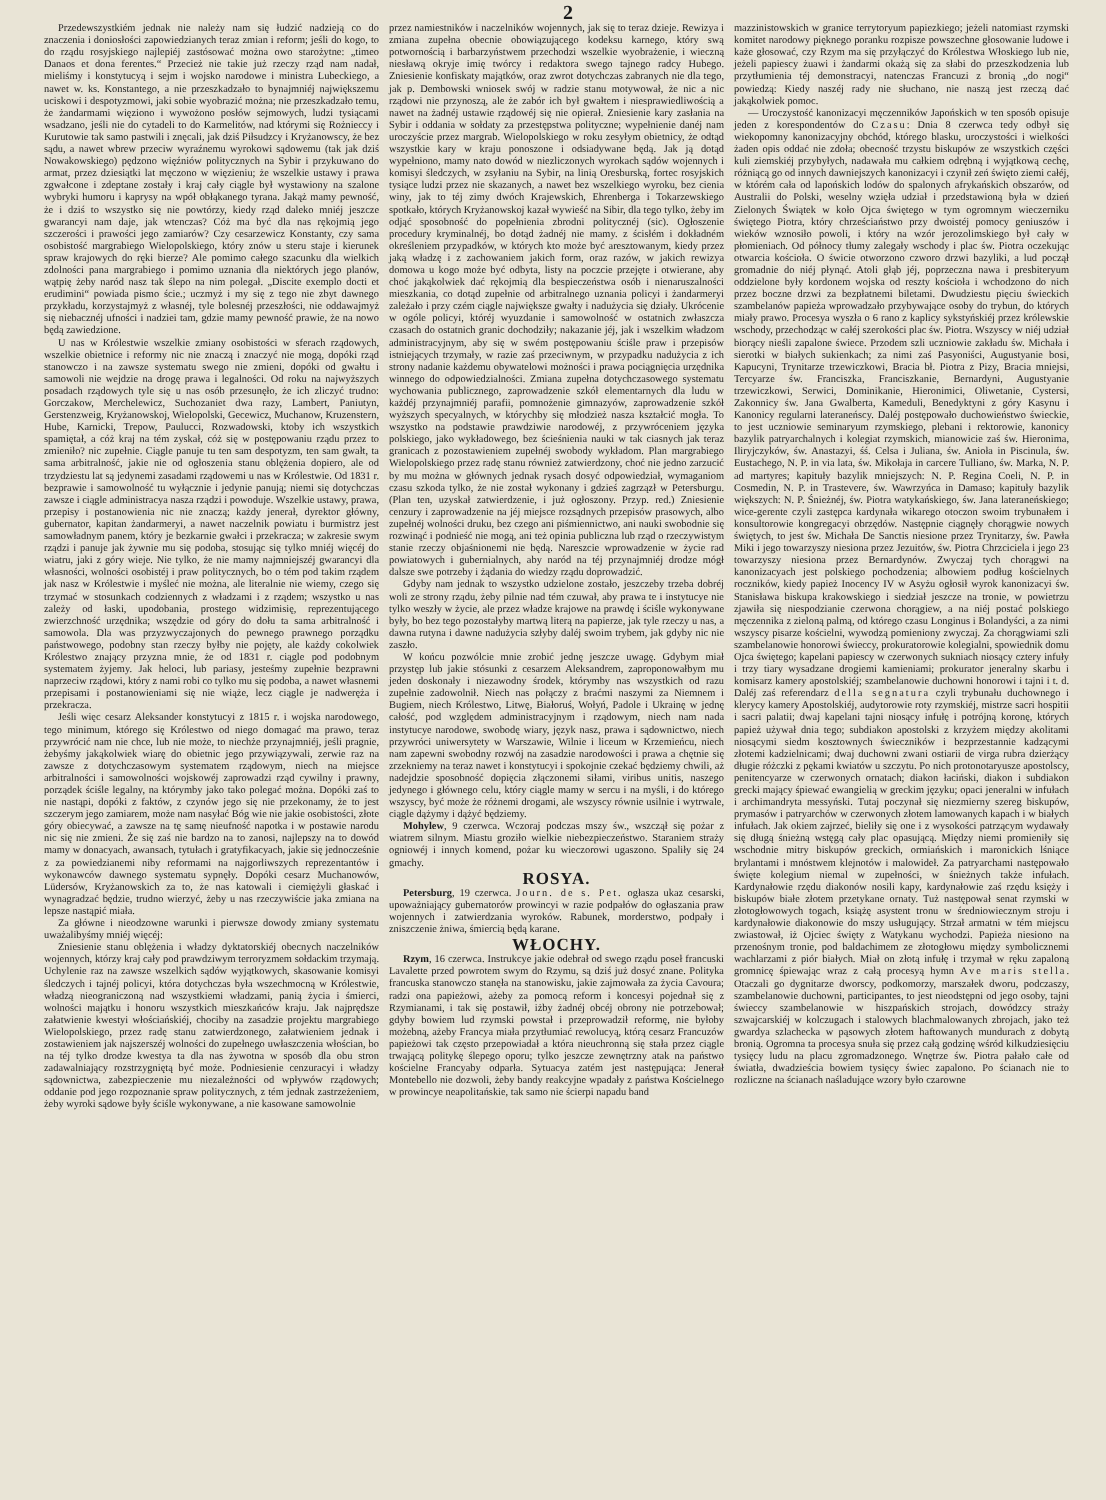2
Przedewszystkiém jednak nie należy nam się łudzić nadzieją co do znaczenia i doniosłości zapowiedzianych teraz zmian i reform; jeśli do kogo, to do rządu rosyjskiego najlepiéj zastósować można owo starożytne: „timeo Danaos et dona ferentes.“ Przecież nie takie już rzeczy rząd nam nadał, mieliśmy i konstytucyą i sejm i wojsko narodowe i ministra Lubeckiego, a nawet w. ks. Konstantego, a nie przeszkadzało to bynajmniéj największemu uciskowi i despotyzmowi, jaki sobie wyobrazić można; nie przeszkadzało temu, że żandarmami więziono i wywożono posłów sejmowych, ludzi tysiącami wsadzano, jeśli nie do cytadeli to do Karmelitów, nad którymi się Rożnieccy i Kurutowie tak samo pastwili i znęcali, jak dziś Piłsudzcy i Kryżanowscy, że bez sądu, a nawet wbrew przeciw wyraźnemu wyrokowi sądowemu (tak jak dziś Nowakowskiego) pędzono więźniów politycznych na Sybir i przykuwano do armat, przez dziesiątki lat męczono w więzieniu; że wszelkie ustawy i prawa zgwałcone i zdeptane zostały i kraj cały ciągle był wystawiony na szalone wybryki humoru i kaprysy na wpół obłąkanego tyrana. Jakąż mamy pewność, że i dziś to wszystko się nie powtórzy, kiedy rząd daleko mniéj jeszcze gwarancyi nam daje, jak wtenczas? Cóż ma być dla nas rękojmią jego szczerości i prawości jego zamiarów? Czy cesarzewicz Konstanty, czy sama osobistość margrabiego Wielopolskiego, który znów u steru staje i kierunek spraw krajowych do ręki bierze? Ale pomimo całego szacunku dla wielkich zdolności pana margrabiego i pomimo uznania dla niektórych jego planów, wątpię żeby naród nasz tak ślepo na nim polegał. „Discite exemplo docti et erudimini“ powiada pismo ście.; uczmyż i my się z tego nie zbyt dawnego przykładu, korzystajmyż z własnéj, tyle bolesnéj przeszłości, nie oddawajmyż się niebacznéj ufności i nadziei tam, gdzie mamy pewność prawie, że na nowo będą zawiedzione.
U nas w Królestwie wszelkie zmiany osobistości w sferach rządowych, wszelkie obietnice i reformy nic nie znaczą i znaczyć nie mogą, dopóki rząd stanowczo i na zawsze systematu swego nie zmieni, dopóki od gwałtu i samowoli nie wejdzie na drogę prawa i legalności. Od roku na najwyższych posadach rządowych tyle się u nas osób przesunęło, że ich zliczyć trudno: Gorczakow, Merchelewicz, Suchozaniet dwa razy, Lambert, Paniutyn, Gerstenzweig, Kryżanowskoj, Wielopolski, Gecewicz, Muchanow, Kruzenstern, Hube, Karnicki, Trepow, Paulucci, Rozwadowski, ktoby ich wszystkich spamiętał, a cóż kraj na tém zyskał, cóż się w postępowaniu rządu przez to zmieniło? nic zupełnie. Ciągle panuje tu ten sam despotyzm, ten sam gwałt, ta sama arbitralność, jakie nie od ogłoszenia stanu oblężenia dopiero, ale od trzydziestu lat są jedynemi zasadami rządowemi u nas w Królestwie. Od 1831 r. bezprawie i samowolność tu wyłącznie i jedynie panują; niemi się dotychczas zawsze i ciągle administracya nasza rządzi i powoduje. Wszelkie ustawy, prawa, przepisy i postanowienia nic nie znaczą; każdy jenerał, dyrektor główny, gubernator, kapitan żandarmeryi, a nawet naczelnik powiatu i burmistrz jest samowładnym panem, który je bezkarnie gwałci i przekracza; w zakresie swym rządzi i panuje jak żywnie mu się podoba, stosując się tylko mniéj więcéj do wiatru, jaki z góry wieje. Nie tylko, że nie mamy najmniejszéj gwarancyi dla własności, wolności osobistéj i praw politycznych, bo o tém pod takim rządem jak nasz w Królestwie i myśleć nie można, ale literalnie nie wiemy, czego się trzymać w stosunkach codziennych z władzami i z rządem; wszystko u nas zależy od łaski, upodobania, prostego widzimisię, reprezentującego zwierzchność urzędnika; wszędzie od góry do dołu ta sama arbitralność i samowola. Dla was przyzwyczajonych do pewnego prawnego porządku państwowego, podobny stan rzeczy byłby nie pojęty, ale każdy cokolwiek Królestwo znający przyzna mnie, że od 1831 r. ciągle pod podobnym systematem żyjemy. Jak heloci, lub pariasy, jesteśmy zupełnie bezprawni naprzeciw rządowi, który z nami robi co tylko mu się podoba, a nawet własnemi przepisami i postanowieniami się nie wiąże, lecz ciągle je nadwerężа i przekracza.
Jeśli więc cesarz Aleksander konstytucyi z 1815 r. i wojska narodowego, tego minimum, którego się Królestwo od niego domagać ma prawo, teraz przywrócić nam nie chce, lub nie może, to niechże przynajmniéj, jeśli pragnie, żebyśmy jakąkolwiek wiarę do obietnic jego przywiązywali, zerwie raz na zawsze z dotychczasowym systematem rządowym, niech na miejsce arbitralności i samowolności wojskowéj zaprowadzi rząd cywilny i prawny, porządek ściśle legalny, na którymby jako tako polegać można. Dopóki zaś to nie nastąpi, dopóki z faktów, z czynów jego się nie przekonamy, że to jest szczerym jego zamiarem, może nam nasyłać Bóg wie nie jakie osobistości, złote góry obiecywać, a zawsze na tę samę nieufność napotka i w postawie narodu nic się nie zmieni. Że się zaś nie bardzo na to zanosi, najlepszy na to dowód mamy w donacyach, awansach, tytułach i gratyfikacyach, jakie się jednocześnie z za powiedzianemi niby reformami na najgorliwszych reprezentantów i wykonawców dawnego systematu sypnęły. Dopóki cesarz Muchanowów, Lüdersów, Kryżanowskich za to, że nas katowali i ciemiężyli głaskać i wynagradzać będzie, trudno wierzyć, żeby u nas rzeczywiście jaka zmiana na lepsze nastąpić miała.
Za główne i nieodzowne warunki i pierwsze dowody zmiany systematu uważalibyśmy mniéj więcéj:
Zniesienie stanu oblężenia i władzy dyktatorskiéj obecnych naczelników wojennych, którzy kraj cały pod prawdziwym terroryzmem sołdackim trzymają. Uchylenie raz na zawsze wszelkich sądów wyjątkowych, skasowanie komisyi śledczych i tajnéj policyi, która dotychczas była wszechmocną w Królestwie, władzą nieograniczoną nad wszystkiemi władzami, panią życia i śmierci, wolności majątku i honoru wszystkich mieszkańców kraju. Jak najprędsze załatwienie kwestyi włościańskiéj, chociby na zasadzie projektu margrabiego Wielopolskiego, przez radę stanu zatwierdzonego, załatwieniem jednak i zostawieniem jak najszerszéj wolności do zupełnego uwłaszczenia włościan, bo na téj tylko drodze kwestya ta dla nas żywotna w sposób dla obu stron zadawalniający rozstrzygniętą być może. Podniesienie cenzuracyi i władzy sądownictwa, zabezpieczenie mu niezależności od wpływów rządowych; oddanie pod jego rozpoznanie spraw politycznych, z tém jednak zastrzeżeniem, żeby wyroki sądowe były ściśle wykonywane, a nie kasowane samowolnie
przez namiestników i naczelników wojennych, jak się to teraz dzieje. Rewizya i zmiana zupełna obecnie obowiązującego kodeksu karnego, który swą potwornością i barbarzyństwem przechodzi wszelkie wyobrażenie, i wieczną niesławą okryje imię twórcy i redaktora swego tajnego radcy Hubego. Zniesienie konfiskaty majątków, oraz zwrot dotychczas zabranych nie dla tego, jak p. Dembowski wniosek swój w radzie stanu motywował, że nic a nic rządowi nie przynoszą, ale że zabór ich był gwałtem i niesprawiedliwością a nawet na żadnéj ustawie rządowéj się nie opierał. Zniesienie kary zasłania na Sybir i oddania w sołdaty za przestępstwa polityczne; wypełnienie danéj nam uroczyście przez margrab. Wielopolskiego w roku zesyłym obietnicy, że odtąd wszystkie kary w kraju ponoszone i odsiadywane będą. Jak ją dotąd wypełniono, mamy nato dowód w niezliczonych wyrokach sądów wojennych i komisyi śledczych, w zsyłaniu na Sybir, na linią Oresburską, fortec rosyjskich tysiące ludzi przez nie skazanych, a nawet bez wszelkiego wyroku, bez cienia winy, jak to téj zimy dwóch Krajewskich, Ehrenberga i Tokarzewskiego spotkało, których Kryżanowskoj kazał wywieść na Sibir, dla tego tylko, żeby im odjąć sposobność do popełnienia zbrodni politycznéj (sic). Ogłoszenie procedury kryminalnéj, bo dotąd żadnéj nie mamy. z ścisłém i dokładném określeniem przypadków, w których kto może być aresztowanym, kiedy przez jaką władzę i z zachowaniem jakich form, oraz razów, w jakich rewizya domowa u kogo może być odbyta, listy na poczcie przejęte i otwierane, aby choć jakąkolwiek dać rękojmią dla bespieczeństwa osób i nienaruszalności mieszkania, co dotąd zupełnie od arbitralnego uznania policyi i żandarmeryi zależało i przy czém ciągle największe gwałty i nadużycia się działy. Ukrócenie w ogóle policyi, któréj wyuzdanie i samowolność w ostatnich zwłaszcza czasach do ostatnich granic dochodziły; nakazanie jéj, jak i wszelkim władzom administracyjnym, aby się w swém postępowaniu ściśle praw i przepisów istniejących trzymały, w razie zaś przeciwnym, w przypadku nadużycia z ich strony nadanie każdemu obywatelowi możności i prawa pociągnięcia urzędnika winnego do odpowiedzialności. Zmiana zupełna dotychczasowego systematu wychowania publicznego, zaprowadzenie szkół elementarnych dla ludu w każdéj przynajmniéj parafii, pomnożenie gimnazyów, zaprowadzenie szkół wyższych specyalnych, w którychby się młodzież nasza kształcić mogła. To wszystko na podstawie prawdziwie narodowéj, z przywróceniem języka polskiego, jako wykładowego, bez ścieśnienia nauki w tak ciasnych jak teraz granicach z pozostawieniem zupełnéj swobody wykładom. Plan margrabiego Wielopolskiego przez radę stanu również zatwierdzony, choć nie jedno zarzucić by mu można w głównych jednak rysach dosyć odpowiedział, wymaganiom czasu szkoda tylko, że nie został wykonany i gdzieś zagrzązł w Petersburgu. (Plan ten, uzyskał zatwierdzenie, i już ogłoszony. Przyp. red.) Zniesienie cenzury i zaprowadzenie na jéj miejsce rozsądnych przepisów prasowych, albo zupełnéj wolności druku, bez czego ani piśmiennictwo, ani nauki swobodnie się rozwinąć i podnieść nie mogą, ani też opinia publiczna lub rząd o rzeczywistym stanie rzeczy objaśnionemi nie będą. Nareszcie wprowadzenie w życie rad powiatowych i gubernialnych, aby naród na téj przynajmniéj drodze mógł dalsze swe potrzeby i żądania do wiedzy rządu doprowadzić.
Gdyby nam jednak to wszystko udzielone zostało, jeszczeby trzeba dobréj woli ze strony rządu, żeby pilnie nad tém czuwał, aby prawa te i instytucye nie tylko weszły w życie, ale przez władze krajowe na prawdę i ściśle wykonywane były, bo bez tego pozostałyby martwą literą na papierze, jak tyle rzeczy u nas, a dawna rutyna i dawne nadużycia szłyby daléj swoim trybem, jak gdyby nic nie zaszło.
W końcu pozwólcie mnie zrobić jednę jeszcze uwagę. Gdybym miał przystęp lub jakie stósunki z cesarzem Aleksandrem, zaproponowałbym mu jeden doskonały i niezawodny środek, którymby nas wszystkich od razu zupełnie zadowolnił. Niech nas połączy z braćmi naszymi za Niemnem i Bugiem, niech Królestwo, Litwę, Białoruś, Wołyń, Padole i Ukrainę w jednę całość, pod względem administracyjnym i rządowym, niech nam nada instytucye narodowe, swobodę wiary, język nasz, prawa i sądownictwo, niech przywróci uniwersytety w Warszawie, Wilnie i liceum w Krzemieńcu, niech nam zapewni swobodny rozwój na zasadzie narodowości i prawa a chętnie się zrzekniemy na teraz nawet i konstytucyi i spokojnie czekać będziemy chwili, aż nadejdzie sposobność dopięcia złączonemi siłami, viribus unitis, naszego jedynego i głównego celu, który ciągle mamy w sercu i na myśli, i do którego wszyscy, być może że różnemi drogami, ale wszyscy równie usilnie i wytrwale, ciągle dążymy i dążyć będziemy.
Mohylew, 9 czerwca. Wczoraj podczas mszy św., wszczął się pożar z wiatrem silnym. Miastu groziło wielkie niebezpieczeństwo. Staraniem straży ogniowéj i innych komend, pożar ku wieczorowi ugaszono. Spaliły się 24 gmachy.
ROSYA.
Petersburg, 19 czerwca. Journ. de s. Pet. ogłasza ukaz cesarski, upoważniający gubernatorów prowincyi w razie podpałów do ogłaszania praw wojennych i zatwierdzania wyroków. Rabunek, morderstwo, podpały i zniszczenie żniwa, śmiercią będą karane.
WŁOCHY.
Rzym, 16 czerwca. Instrukcye jakie odebrał od swego rządu poseł francuski Lavalette przed powrotem swym do Rzymu, są dziś już dosyć znane. Polityka francuska stanowczo stanęła na stanowisku, jakie zajmowała za życia Cavoura; radzi ona papieżowi, ażeby za pomocą reform i koncesyi pojednał się z Rzymianami, i tak się postawił, iżby żadnéj obcéj obrony nie potrzebował; gdyby bowiem lud rzymski powstał i przeprowadził reformę, nie byłoby możebną, ażeby Francya miała przytłumiać rewolucyą, którą cesarz Francuzów papieżowi tak często przepowiadał a która nieuchronną się stała przez ciągle trwającą politykę ślepego oporu; tylko jeszcze zewnętrzny atak na państwo kościelne Francyaby odparła. Sytuacya zatém jest następująca: Jenerał Montebello nie dozwoli, żeby bandy reakcyjne wpadały z państwa Kościelnego w prowincye neapolitańskie, tak samo nie ścierpi napadu band
mazzinistowskich w granice terrytoryum papiezkiego; jeżeli natomiast rzymski komitet narodowy pięknego poranku rozpisze powszechne głosowanie ludowe i każe głosować, czy Rzym ma się przyłączyć do Królestwa Włoskiego lub nie, jeżeli papiescy żuawi i żandarmi okażą się za słabi do przeszkodzenia lub przytłumienia téj demonstracyi, natenczas Francuzi z bronią „do nogi“ powiedzą: Kiedy naszéj rady nie słuchano, nie naszą jest rzeczą dać jakąkolwiek pomoc.
— Uroczystość kanonizacyi męczenników Japońskich w ten sposób opisuje jeden z korespondentów do Czasu: Dnia 8 czerwca tedy odbył się wiekopomny kanonizacyjny obchód, którego blasku, uroczystości i wielkości żaden opis oddać nie zdoła; obecność trzystu biskupów ze wszystkich części kuli ziemskiéj przybyłych, nadawała mu całkiem odrębną i wyjątkową cechę, różniącą go od innych dawniejszych kanonizacyi i czynił zeń święto ziemi całéj, w którém cała od lapońskich lodów do spalonych afrykańskich obszarów, od Australii do Polski, weselny wzięła udział i przedstawioną była w dzień Zielonych Świątek w koło Ojca świętego w tym ogromnym wieczerniku świętego Piotra, który chrześciaństwo przy dwoistéj pomocy geniuszów i wieków wznosiło powoli, i który na wzór jerozolimskiego był cały w płomieniach. Od północy tłumy zalegały wschody i plac św. Piotra oczekując otwarcia kościoła. O świcie otworzono czworo drzwi bazyliki, a lud począł gromadnie do niéj płynąć. Atoli głąb jéj, poprzeczna nawa i presbiteryum oddzielone były kordonem wojska od reszty kościoła i wchodzono do nich przez boczne drzwi za bezpłatnemi biletami. Dwudziestu pięciu świeckich szambelanów papieża wprowadzało przybywające osoby do trybun, do których miały prawo. Procesya wyszła o 6 rano z kaplicy sykstyńskiéj przez królewskie wschody, przechodząc w całéj szerokości plac św. Piotra. Wszyscy w niéj udział biorący nieśli zapalone świece. Przodem szli uczniowie zakładu św. Michała i sierotki w białych sukienkach; za nimi zaś Pasyoniści, Augustyanie bosi, Kapucyni, Trynitarze trzewiczkowi, Bracia bł. Piotra z Pizy, Bracia mniejsi, Tercyarze św. Franciszka, Franciszkanie, Bernardyni, Augustyanie trzewiczkowi, Serwici, Dominikanie, Hieronimici, Oliwetanie, Cystersi, Zakonnicy św. Jana Gwalberta, Kameduli, Benedyktyni z góry Kasynu i Kanonicy regularni lateraneńscy. Daléj postępowało duchowieństwo świeckie, to jest uczniowie seminaryum rzymskiego, plebani i rektorowie, kanonicy bazylik patryarchalnych i kolegiat rzymskich, mianowicie zaś św. Hieronima, Iliryjczyków, św. Anastazyi, śś. Celsa i Juliana, św. Anioła in Piscinula, św. Eustachego, N. P. in via lata, św. Mikołaja in carcere Tulliano, św. Marka, N. P. ad martyres; kapituły bazylik mniejszych: N. P. Regina Coeli, N. P. in Cosmedin, N. P. in Trastevere, św. Wawrzyńca in Damaso; kapituły bazylik większych: N. P. Śnieżnéj, św. Piotra watykańskiego, św. Jana lateraneńskiego; wice-gerente czyli zastępca kardynała wikarego otoczon swoim trybunałem i konsultorowie kongregacyi obrzędów. Następnie ciągnęły chorągwie nowych świętych, to jest św. Michała De Sanctis niesione przez Trynitarzy, św. Pawła Miki i jego towarzyszy niesiona przez Jezuitów, św. Piotra Chrzciciela i jego 23 towarzyszy niesiona przez Bernardynów. Zwyczaj tych chorągwi na kanonizacyach jest polskiego pochodzenia; albowiem podług kościelnych roczników, kiedy papież Inocency IV w Asyżu ogłosił wyrok kanonizacyi św. Stanisława biskupa krakowskiego i siedział jeszcze na tronie, w powietrzu zjawiła się niespodzianie czerwona chorągiew, a na niéj postać polskiego męczennika z zieloną palmą, od którego czasu Longinus i Bolandyści, a za nimi wszyscy pisarze kościelni, wywodzą pomieniony zwyczaj. Za chorągwiami szli szambelanowie honorowi świeccy, prokuratorowie kolegialni, spowiednik domu Ojca świętego; kapelani papiescy w czerwonych sukniach niosący cztery infuły i trzy tiary wysadzane drogiemi kamieniami; prokurator jeneralny skarbu i komisarz kamery apostolskiéj; szambelanowie duchowni honorowi i tajni i t. d. Daléj zaś referendarz della segnatura czyli trybunału duchownego i klerycy kamery Apostolskiéj, audytorowie roty rzymskiéj, mistrze sacri hospitii i sacri palatii; dwaj kapelani tajni niosący infułę i potrójną koronę, których papież używał dnia tego; subdiakon apostolski z krzyżem między akolitami niosącymi siedm kosztownych świeczników i bezprzestannie kadzącymi złotemi kadzielnicami; dwaj duchowni zwani ostiarii de virga rubra dzierżący długie różczki z pękami kwiatów u szczytu. Po nich protonotaryusze apostolscy, penitencyarze w czerwonych ornatach; diakon łaciński, diakon i subdiakon grecki mający śpiewać ewangielią w greckim języku; opaci jeneralni w infułach i archimandryta messyński. Tutaj poczynał się niezmierny szereg biskupów, prymasów i patryarchów w czerwonych złotem lamowanych kapach i w białych infułach. Jak okiem zajrzeć, bieliły się one i z wysokości patrzącym wydawały się długą śnieżną wstęgą cały plac opasującą. Między niemi promieniły się wschodnie mitry biskupów greckich, ormiańskich i maronickich lśniące brylantami i mnóstwem klejnotów i malowideł. Za patryarchami następowało święte kolegium niemal w zupełności, w śnieżnych także infułach. Kardynałowie rzędu diakonów nosili kapy, kardynałowie zaś rzędu księży i biskupów białe złotem przetykane ornaty. Tuż następował senat rzymski w złotogłowowych togach, książę asystent tronu w średniowiecznym stroju i kardynałowie diakonowie do mszy usługujący. Strzał armatni w tém miejscu zwiastował, iż Ojciec święty z Watykanu wychodzi. Papieża niesiono na przenośnym tronie, pod baldachimem ze złotogłowu między symbolicznemi wachlarzami z piór białych. Miał on złotą infułę i trzymał w ręku zapaloną gromnicę śpiewając wraz z całą procesyą hymn Ave maris stella. Otaczali go dygnitarze dworscy, podkomorzy, marszałek dworu, podczaszy, szambelanowie duchowni, participantes, to jest nieodstępni od jego osoby, tajni świeccy szambelanowie w hiszpańskich strojach, dowódzcy straży szwajcarskiéj w kolczugach i stalowych blachmalowanych zbrojach, jako też gwardya szlachecka w pąsowych złotem haftowanych mundurach z dobytą bronią. Ogromna ta procesya snuła się przez całą godzinę wśród kilkudziesięciu tysięcy ludu na placu zgromadzonego. Wnętrze św. Piotra pałało całe od światła, dwadzieścia bowiem tysięcy świec zapalono. Po ścianach nie to rozliczne na ścianach naśladujące wzory było czarowne